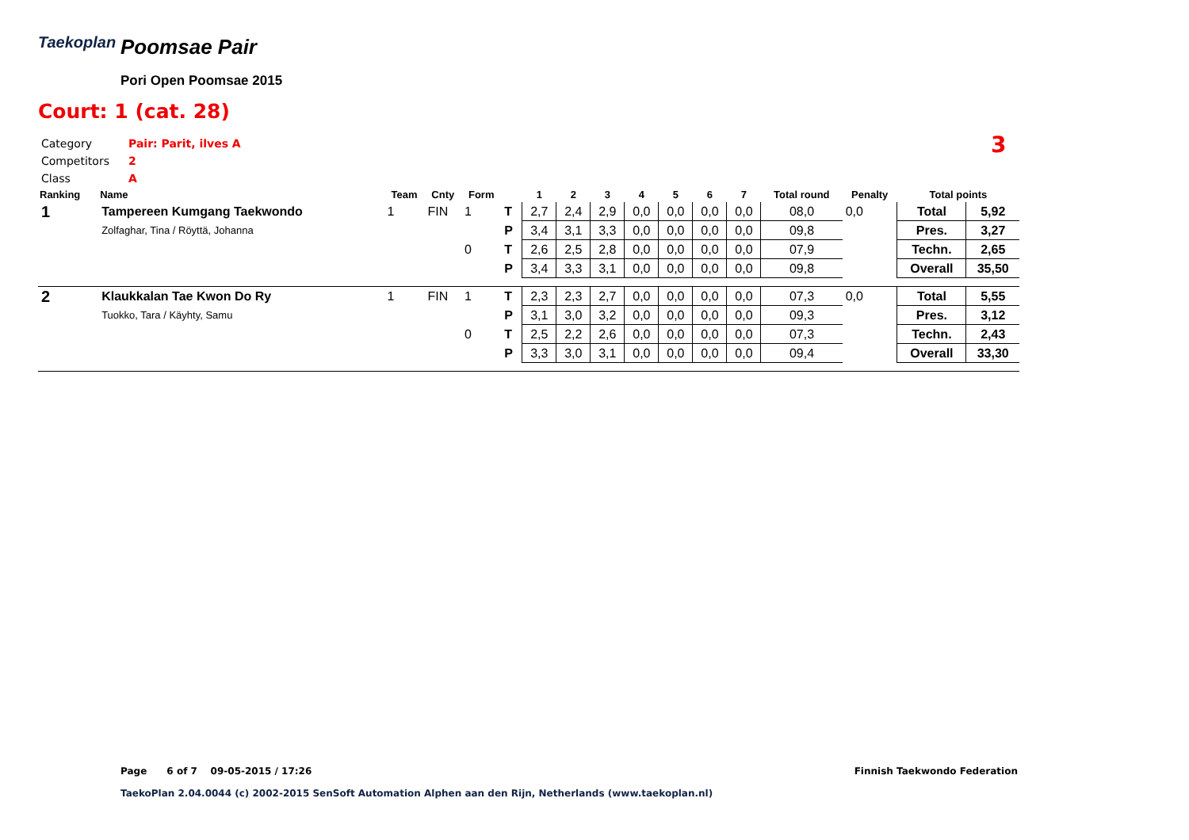Taekoplan Poomsae Pair
Pori Open Poomsae 2015
Court: 1 (cat. 28)
Category Pair: Parit, ilves A
Competitors 2
Class A
3
| Ranking | Name | Team | Cnty | Form | | 1 | 2 | 3 | 4 | 5 | 6 | 7 | Total round | Penalty | Total points | |
| --- | --- | --- | --- | --- | --- | --- | --- | --- | --- | --- | --- | --- | --- | --- | --- | --- |
| 1 | Tampereen Kumgang Taekwondo | 1 | FIN | 1 | T | 2,7 | 2,4 | 2,9 | 0,0 | 0,0 | 0,0 | 0,0 | 08,0 | 0,0 | Total | 5,92 |
| | Zolfaghar, Tina / Röyttä, Johanna | | | | P | 3,4 | 3,1 | 3,3 | 0,0 | 0,0 | 0,0 | 0,0 | 09,8 | | Pres. | 3,27 |
| | | | | 0 | T | 2,6 | 2,5 | 2,8 | 0,0 | 0,0 | 0,0 | 0,0 | 07,9 | | Techn. | 2,65 |
| | | | | | P | 3,4 | 3,3 | 3,1 | 0,0 | 0,0 | 0,0 | 0,0 | 09,8 | | Overall | 35,50 |
| 2 | Klaukkalan Tae Kwon Do Ry | 1 | FIN | 1 | T | 2,3 | 2,3 | 2,7 | 0,0 | 0,0 | 0,0 | 0,0 | 07,3 | 0,0 | Total | 5,55 |
| | Tuokko, Tara / Käyhty, Samu | | | | P | 3,1 | 3,0 | 3,2 | 0,0 | 0,0 | 0,0 | 0,0 | 09,3 | | Pres. | 3,12 |
| | | | | 0 | T | 2,5 | 2,2 | 2,6 | 0,0 | 0,0 | 0,0 | 0,0 | 07,3 | | Techn. | 2,43 |
| | | | | | P | 3,3 | 3,0 | 3,1 | 0,0 | 0,0 | 0,0 | 0,0 | 09,4 | | Overall | 33,30 |
Page 6 of 7 09-05-2015 / 17:26
Finnish Taekwondo Federation
TaekoPlan 2.04.0044 (c) 2002-2015 SenSoft Automation Alphen aan den Rijn, Netherlands (www.taekoplan.nl)